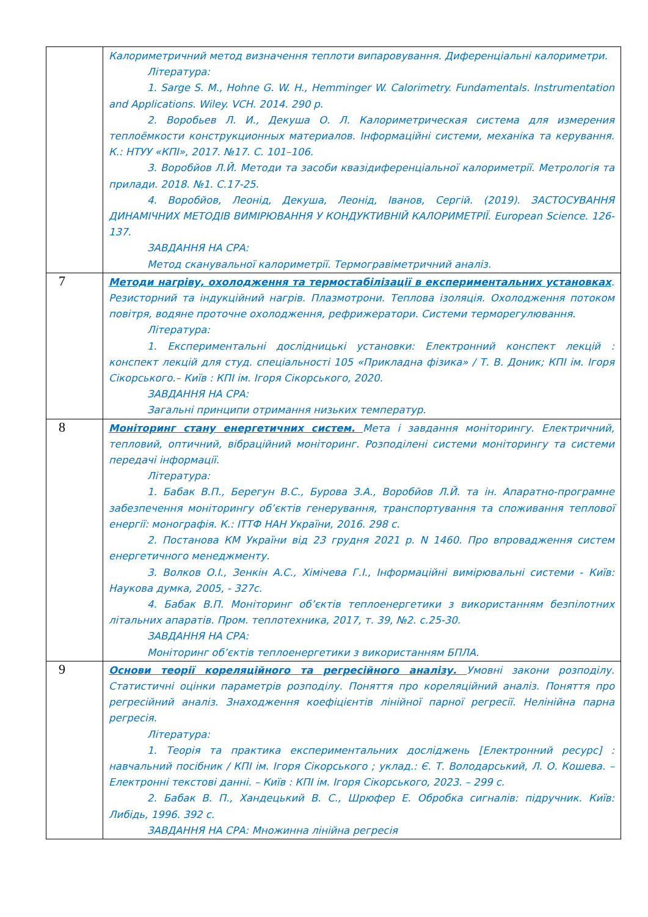| | Калориметричний метод визначення теплоти випаровування. Диференціальні калориметри. Література: 1. Sarge S. M., Hohne G. W. H., Hemminger W. Calorimetry. Fundamentals. Instrumentation and Applications. Wiley. VCH. 2014. 290 p. 2. Воробьев Л. И., Декуша О. Л. Калориметрическая система для измерения теплоёмкости конструкционных материалов. Інформаційні системи, механіка та керування. К.: НТУУ «КПІ», 2017. №17. С. 101–106. 3. Воробйов Л.Й. Методи та засоби квазідиференціальної калориметрії. Метрологія та прилади. 2018. №1. С.17-25. 4. Воробйов, Леонід, Декуша, Леонід, Іванов, Сергій. (2019). ЗАСТОСУВАННЯ ДИНАМІЧНИХ МЕТОДІВ ВИМІРЮВАННЯ У КОНДУКТИВНІЙ КАЛОРИМЕТРІЇ. European Science. 126-137. ЗАВДАННЯ НА СРА: Метод сканувальної калориметрії. Термогравіметричний аналіз. |
| 7 | Методи нагріву, охолодження та термостабілізації в експериментальних установках . Резисторний та індукційний нагрів. Плазмотрони. Теплова ізоляція. Охолодження потоком повітря, водяне проточне охолодження, рефрижератори. Системи терморегулювання. Література: 1. Експериментальні дослідницькі установки: Електронний конспект лекцій : конспект лекцій для студ. спеціальності 105 «Прикладна фізика» / Т. В. Доник; КПІ ім. Ігоря Сікорського.– Київ : КПІ ім. Ігоря Сікорського, 2020. ЗАВДАННЯ НА СРА: Загальні принципи отримання низьких температур. |
| 8 | Моніторинг стану енергетичних систем. Мета і завдання моніторингу. Електричний, тепловий, оптичний, вібраційний моніторинг. Розподілені системи моніторингу та системи передачі інформації. Література: 1. Бабак В.П., Берегун В.С., Бурова З.А., Воробйов Л.Й. та ін. Апаратно-програмне забезпечення моніторингу об’єктів генерування, транспортування та споживання теплової енергії: монографія. К.: ІТТФ НАН України, 2016. 298 с. 2. Постанова КМ України від 23 грудня 2021 р. N 1460. Про впровадження систем енергетичного менеджменту. 3. Волков О.І., Зенкін А.С., Хімічева Г.І., Інформаційні вимірювальні системи - Київ: Наукова думка, 2005, - 327с. 4. Бабак В.П. Моніторинг об’єктів теплоенергетики з використанням безпілотних літальних апаратів. Пром. теплотехника, 2017, т. 39, №2. с.25-30. ЗАВДАННЯ НА СРА: Моніторинг об’єктів теплоенергетики з використанням БПЛА. |
| 9 | Основи теорії кореляційного та регресійного аналізу. Умовні закони розподілу. Статистичні оцінки параметрів розподілу. Поняття про кореляційний аналіз. Поняття про регресійний аналіз. Знаходження коефіцієнтів лінійної парної регресії. Нелінійна парна регресія. Література: 1. Теорія та практика експериментальних досліджень [Електронний ресурс] : навчальний посібник / КПІ ім. Ігоря Сікорського ; уклад.: Є. Т. Володарський, Л. О. Кошева. – Електронні текстові данні. – Київ : КПІ ім. Ігоря Сікорського, 2023. – 299 с. 2. Бабак В. П., Хандецький В. С., Шрюфер Е. Обробка сигналів: підручник. Київ: Либідь, 1996. 392 с. ЗАВДАННЯ НА СРА: Множинна лінійна регресія |